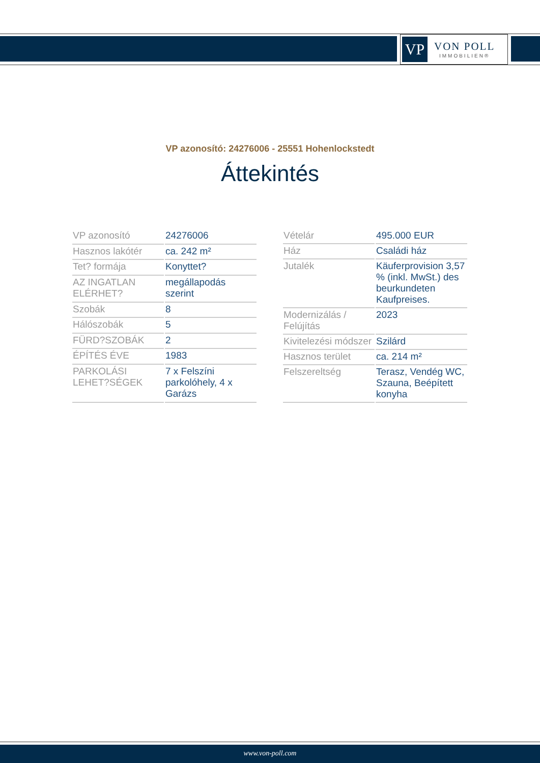VP
VON POLL
IMMOBILIEN®
VP azonosító: 24276006 - 25551 Hohenlockstedt
Áttekintés
| VP azonosító | 24276006 |
| Hasznos lakótér | ca. 242 m² |
| Tet? formája | Konyttet? |
| AZ INGATLAN ELÉRHET? | megállapodás szerint |
| Szobák | 8 |
| Hálószobák | 5 |
| FÜRD?SZOBÁK | 2 |
| ÉPÍTÉS ÉVE | 1983 |
| PARKOLÁSI LEHET?SÉGEK | 7 x Felszíni parkolóhely, 4 x Garázs |
| Vételár | 495.000 EUR |
| Ház | Családi ház |
| Jutalék | Käuferprovision 3,57 % (inkl. MwSt.) des beurkundeten Kaufpreises. |
| Modernizálás / Felújítás | 2023 |
| Kivitelezési módszer | Szilárd |
| Hasznos terület | ca. 214 m² |
| Felszereltség | Terasz, Vendég WC, Szauna, Beépített konyha |
www.von-poll.com